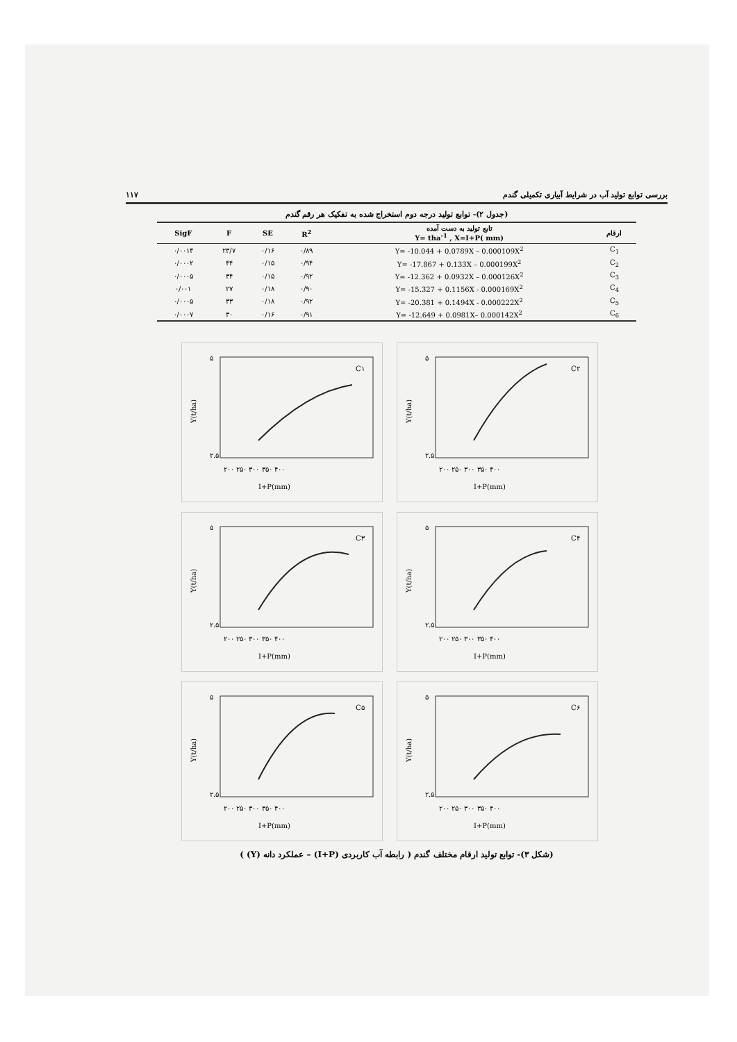بررسی توابع تولید آب در شرایط آبیاری تکمیلی گندم ۱۱۷
(جدول ۲)- توابع تولید درجه دوم استخراج شده به تفکیک هر رقم گندم
| SigF | F | SE | R<sup>2</sup> | تابع تولید به دست آمده Y= tha<sup>-1</sup> , X=I+P( mm) | ارقام |
| --- | --- | --- | --- | --- | --- |
| ۰/۰۰۱۴ | ۲۳/۷ | ۰/۱۶ | ۰/۸۹ | Y= -10.044 + 0.0789X – 0.000109X<sup>2</sup> | C<sub>1</sub> |
| ۰/۰۰۰۲ | ۴۴ | ۰/۱۵ | ۰/۹۴ | Y= -17.867 + 0.133X – 0.000199X<sup>2</sup> | C<sub>2</sub> |
| ۰/۰۰۰۵ | ۳۴ | ۰/۱۵ | ۰/۹۲ | Y= -12.362 + 0.0932X – 0.000126X<sup>2</sup> | C<sub>3</sub> |
| ۰/۰۰۱ | ۲۷ | ۰/۱۸ | ۰/۹۰ | Y= -15.327 + 0.1156X - 0.000169X<sup>2</sup> | C<sub>4</sub> |
| ۰/۰۰۰۵ | ۳۳ | ۰/۱۸ | ۰/۹۲ | Y= -20.381 + 0.1494X - 0.000222X<sup>2</sup> | C<sub>5</sub> |
| ۰/۰۰۰۷ | ۳۰ | ۰/۱۶ | ۰/۹۱ | Y= -12.649 + 0.0981X– 0.000142X<sup>2</sup> | C<sub>6</sub> |
Y(t/ha)
۵
۲.۵
۲۰۰ ۲۵۰ ۳۰۰ ۳۵۰ ۴۰۰
I+P(mm)
C۱
Y(t/ha)
۵
۲.۵
۲۰۰ ۲۵۰ ۳۰۰ ۳۵۰ ۴۰۰
I+P(mm)
C۲
Y(t/ha)
۵
۲.۵
۲۰۰ ۲۵۰ ۳۰۰ ۳۵۰ ۴۰۰
I+P(mm)
C۳
Y(t/ha)
۵
۲.۵
۲۰۰ ۲۵۰ ۳۰۰ ۳۵۰ ۴۰۰
I+P(mm)
C۴
Y(t/ha)
۵
۲.۵
۲۰۰ ۲۵۰ ۳۰۰ ۳۵۰ ۴۰۰
I+P(mm)
C۵
Y(t/ha)
۵
۲.۵
۲۰۰ ۲۵۰ ۳۰۰ ۳۵۰ ۴۰۰
I+P(mm)
C۶
(شکل ۳)- توابع تولید ارقام مختلف گندم ( رابطه آب کاربردی (I+P) – عملکرد دانه (Y) )